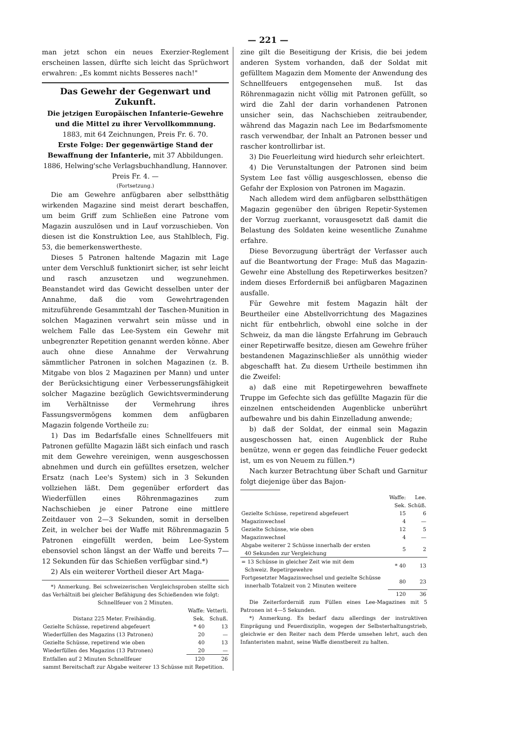— 221 —
man jetzt schon ein neues Exerzier-Reglement erscheinen lassen, dürfte sich leicht das Sprüchwort erwahren: „Es kommt nichts Besseres nach!"
Das Gewehr der Gegenwart und Zukunft.
Die jetzigen Europäischen Infanterie-Gewehre und die Mittel zu ihrer Vervollkommnung.
1883, mit 64 Zeichnungen, Preis Fr. 6. 70.
Erste Folge: Der gegenwärtige Stand der Bewaffnung der Infanterie, mit 37 Abbildungen. 1886, Helwing'sche Verlagsbuchhandlung, Hannover. Preis Fr. 4. —
(Fortsetzung.)
Die am Gewehre anfügbaren aber selbstthätig wirkenden Magazine sind meist derart beschaffen, um beim Griff zum Schließen eine Patrone vom Magazin auszulösen und in Lauf vorzuschieben. Von diesen ist die Konstruktion Lee, aus Stahlblech, Fig. 53, die bemerkenswertheste.
Dieses 5 Patronen haltende Magazin mit Lage unter dem Verschluß funktionirt sicher, ist sehr leicht und rasch anzusetzen und wegzunehmen. Beanstandet wird das Gewicht desselben unter der Annahme, daß die vom Gewehrtragenden mitzuführende Gesammtzahl der Taschen-Munition in solchen Magazinen verwahrt sein müsse und in welchem Falle das Lee-System ein Gewehr mit unbegrenzter Repetition genannt werden könne. Aber auch ohne diese Annahme der Verwahrung sämmtlicher Patronen in solchen Magazinen (z. B. Mitgabe von blos 2 Magazinen per Mann) und unter der Berücksichtigung einer Verbesserungsfähigkeit solcher Magazine bezüglich Gewichtsverminderung im Verhältnisse der Vermehrung ihres Fassungsvermögens kommen dem anfügbaren Magazin folgende Vortheile zu:
1) Das im Bedarfsfalle eines Schnellfeuers mit Patronen gefüllte Magazin läßt sich einfach und rasch mit dem Gewehre vereinigen, wenn ausgeschossen abnehmen und durch ein gefülltes ersetzen, welcher Ersatz (nach Lee's System) sich in 3 Sekunden vollziehen läßt. Dem gegenüber erfordert das Wiederfüllen eines Röhrenmagazines zum Nachschieben je einer Patrone eine mittlere Zeitdauer von 2—3 Sekunden, somit in derselben Zeit, in welcher bei der Waffe mit Röhrenmagazin 5 Patronen eingefüllt werden, beim Lee-System ebensoviel schon längst an der Waffe und bereits 7—12 Sekunden für das Schießen verfügbar sind.*)
2) Als ein weiterer Vortheil dieser Art Maga-
*) Anmerkung. Bei schweizerischen Vergleichsproben stellte sich das Verhältniß bei gleicher Befähigung des Schießenden wie folgt:
Schnellfeuer von 2 Minuten.
| | Waffe: | Vetterli. |
| Distanz 225 Meter. Freihändig. | Sek. | Schuß. |
| Gezielte Schüsse, repetirend abgefeuert | * 40 | 13 |
| Wiederfüllen des Magazins (13 Patronen) | 20 | — |
| Gezielte Schüsse, repetirend wie oben | 40 | 13 |
| Wiederfüllen des Magazins (13 Patronen) | 20 | — |
| Entfallen auf 2 Minuten Schnellfeuer | 120 | 26 |
| sammt Bereitschaft zur Abgabe weiterer 13 Schüsse mit Repetition. | | |
zine gilt die Beseitigung der Krisis, die bei jedem anderen System vorhanden, daß der Soldat mit gefülltem Magazin dem Momente der Anwendung des Schnellfeuers entgegensehen muß. Ist das Röhrenmagazin nicht völlig mit Patronen gefüllt, so wird die Zahl der darin vorhandenen Patronen unsicher sein, das Nachschieben zeitraubender, während das Magazin nach Lee im Bedarfsmomente rasch verwendbar, der Inhalt an Patronen besser und rascher kontrollirbar ist.
3) Die Feuerleitung wird hiedurch sehr erleichtert.
4) Die Verunstaltungen der Patronen sind beim System Lee fast völlig ausgeschlossen, ebenso die Gefahr der Explosion von Patronen im Magazin.
Nach alledem wird dem anfügbaren selbstthätigen Magazin gegenüber den übrigen Repetir-Systemen der Vorzug zuerkannt, vorausgesetzt daß damit die Belastung des Soldaten keine wesentliche Zunahme erfahre.
Diese Bevorzugung überträgt der Verfasser auch auf die Beantwortung der Frage: Muß das Magazin-Gewehr eine Abstellung des Repetirwerkes besitzen? indem dieses Erforderniß bei anfügbaren Magazinen ausfalle.
Für Gewehre mit festem Magazin hält der Beurtheiler eine Abstellvorrichtung des Magazines nicht für entbehrlich, obwohl eine solche in der Schweiz, da man die längste Erfahrung im Gebrauch einer Repetirwaffe besitze, diesen am Gewehre früher bestandenen Magazinschließer als unnöthig wieder abgeschafft hat. Zu diesem Urtheile bestimmen ihn die Zweifel:
a) daß eine mit Repetirgewehren bewaffnete Truppe im Gefechte sich das gefüllte Magazin für die einzelnen entscheidenden Augenblicke unberührt aufbewahre und bis dahin Einzelladung anwende;
b) daß der Soldat, der einmal sein Magazin ausgeschossen hat, einen Augenblick der Ruhe benütze, wenn er gegen das feindliche Feuer gedeckt ist, um es von Neuem zu füllen.*)
Nach kurzer Betrachtung über Schaft und Garnitur folgt diejenige über das Bajon-
| | Waffe: | Lee. |
| | Sek. | Schüß. |
| Gezielte Schüsse, repetirend abgefeuert | 15 | 6 |
| Magazinwechsel | 4 | — |
| Gezielte Schüsse, wie oben | 12 | 5 |
| Magazinwechsel | 4 | — |
| Abgabe weiterer 2 Schüsse innerhalb der ersten 40 Sekunden zur Vergleichung | 5 | 2 |
| = 13 Schüsse in gleicher Zeit wie mit dem Schweiz. Repetirgewehre | * 40 | 13 |
| Fortgesetzter Magazinwechsel und gezielte Schüsse innerhalb Totalzeit von 2 Minuten weitere | 80 | 23 |
| | 120 | 36 |
Die Zeiterforderniß zum Füllen eines Lee-Magazines mit 5 Patronen ist 4—5 Sekunden.
*) Anmerkung. Es bedarf dazu allerdings der instruktiven Einprägung und Feuerdisziplin, wogegen der Selbsterhaltungstrieb, gleichwie er den Reiter nach dem Pferde umsehen lehrt, auch den Infanteristen mahnt, seine Waffe dienstbereit zu halten.